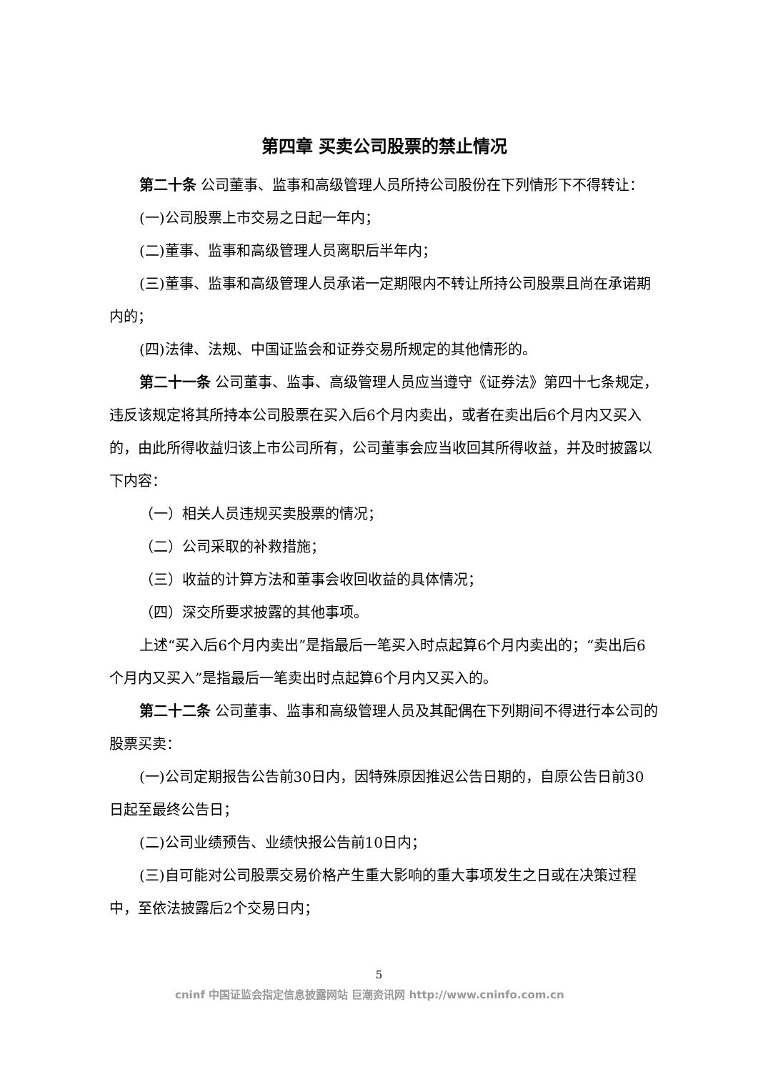第四章 买卖公司股票的禁止情况
第二十条 公司董事、监事和高级管理人员所持公司股份在下列情形下不得转让：
(一)公司股票上市交易之日起一年内；
(二)董事、监事和高级管理人员离职后半年内；
(三)董事、监事和高级管理人员承诺一定期限内不转让所持公司股票且尚在承诺期内的；
(四)法律、法规、中国证监会和证券交易所规定的其他情形的。
第二十一条 公司董事、监事、高级管理人员应当遵守《证券法》第四十七条规定，违反该规定将其所持本公司股票在买入后6个月内卖出，或者在卖出后6个月内又买入的，由此所得收益归该上市公司所有，公司董事会应当收回其所得收益，并及时披露以下内容：
（一）相关人员违规买卖股票的情况；
（二）公司采取的补救措施；
（三）收益的计算方法和董事会收回收益的具体情况；
（四）深交所要求披露的其他事项。
上述“买入后6个月内卖出”是指最后一笔买入时点起算6个月内卖出的；“卖出后6个月内又买入”是指最后一笔卖出时点起算6个月内又买入的。
第二十二条 公司董事、监事和高级管理人员及其配偶在下列期间不得进行本公司的股票买卖：
(一)公司定期报告公告前30日内，因特殊原因推迟公告日期的，自原公告日前30 日起至最终公告日；
(二)公司业绩预告、业绩快报公告前10日内；
(三)自可能对公司股票交易价格产生重大影响的重大事项发生之日或在决策过程中，至依法披露后2个交易日内；
5
cninf 中国证监会指定信息披露网站 巨潮资讯网 http://www.cninfo.com.cn